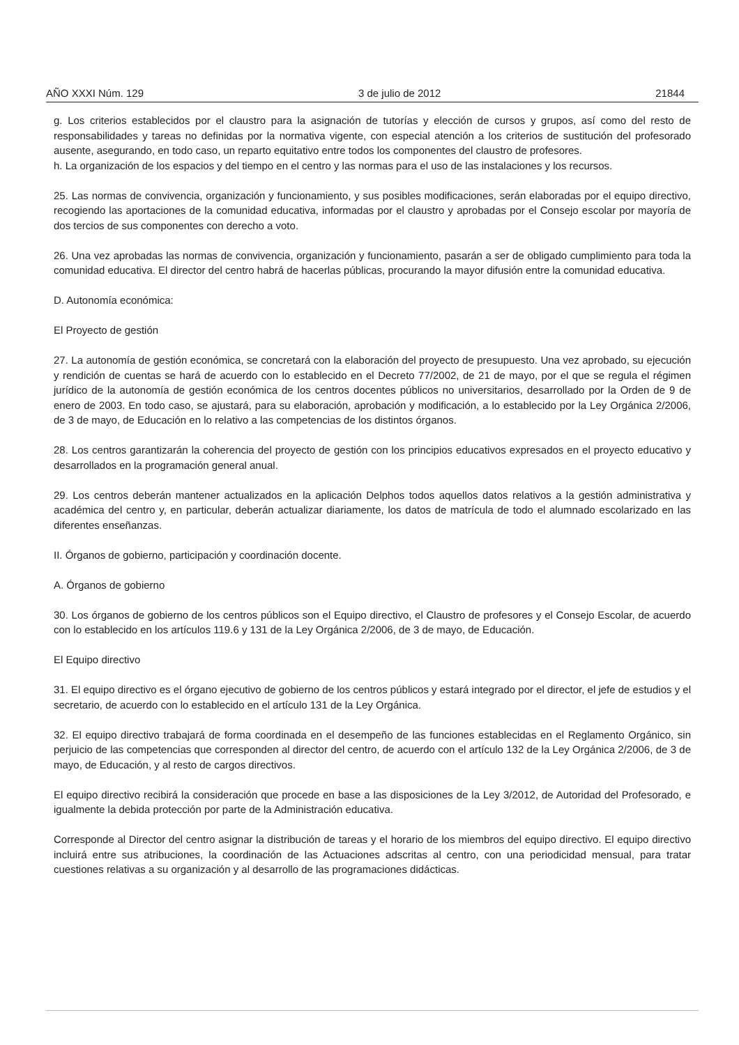AÑO XXXI Núm. 129 3 de julio de 2012 21844
g. Los criterios establecidos por el claustro para la asignación de tutorías y elección de cursos y grupos, así como del resto de responsabilidades y tareas no definidas por la normativa vigente, con especial atención a los criterios de sustitución del profesorado ausente, asegurando, en todo caso, un reparto equitativo entre todos los componentes del claustro de profesores.
h. La organización de los espacios y del tiempo en el centro y las normas para el uso de las instalaciones y los recursos.
25. Las normas de convivencia, organización y funcionamiento, y sus posibles modificaciones, serán elaboradas por el equipo directivo, recogiendo las aportaciones de la comunidad educativa, informadas por el claustro y aprobadas por el Consejo escolar por mayoría de dos tercios de sus componentes con derecho a voto.
26. Una vez aprobadas las normas de convivencia, organización y funcionamiento, pasarán a ser de obligado cumplimiento para toda la comunidad educativa. El director del centro habrá de hacerlas públicas, procurando la mayor difusión entre la comunidad educativa.
D. Autonomía económica:
El Proyecto de gestión
27. La autonomía de gestión económica, se concretará con la elaboración del proyecto de presupuesto. Una vez aprobado, su ejecución y rendición de cuentas se hará de acuerdo con lo establecido en el Decreto 77/2002, de 21 de mayo, por el que se regula el régimen jurídico de la autonomía de gestión económica de los centros docentes públicos no universitarios, desarrollado por la Orden de 9 de enero de 2003. En todo caso, se ajustará, para su elaboración, aprobación y modificación, a lo establecido por la Ley Orgánica 2/2006, de 3 de mayo, de Educación en lo relativo a las competencias de los distintos órganos.
28. Los centros garantizarán la coherencia del proyecto de gestión con los principios educativos expresados en el proyecto educativo y desarrollados en la programación general anual.
29. Los centros deberán mantener actualizados en la aplicación Delphos todos aquellos datos relativos a la gestión administrativa y académica del centro y, en particular, deberán actualizar diariamente, los datos de matrícula de todo el alumnado escolarizado en las diferentes enseñanzas.
II. Órganos de gobierno, participación y coordinación docente.
A. Órganos de gobierno
30. Los órganos de gobierno de los centros públicos son el Equipo directivo, el Claustro de profesores y el Consejo Escolar, de acuerdo con lo establecido en los artículos 119.6 y 131 de la Ley Orgánica 2/2006, de 3 de mayo, de Educación.
El Equipo directivo
31. El equipo directivo es el órgano ejecutivo de gobierno de los centros públicos y estará integrado por el director, el jefe de estudios y el secretario, de acuerdo con lo establecido en el artículo 131 de la Ley Orgánica.
32. El equipo directivo trabajará de forma coordinada en el desempeño de las funciones establecidas en el Reglamento Orgánico, sin perjuicio de las competencias que corresponden al director del centro, de acuerdo con el artículo 132 de la Ley Orgánica 2/2006, de 3 de mayo, de Educación, y al resto de cargos directivos.
El equipo directivo recibirá la consideración que procede en base a las disposiciones de la Ley 3/2012, de Autoridad del Profesorado, e igualmente la debida protección por parte de la Administración educativa.
Corresponde al Director del centro asignar la distribución de tareas y el horario de los miembros del equipo directivo. El equipo directivo incluirá entre sus atribuciones, la coordinación de las Actuaciones adscritas al centro, con una periodicidad mensual, para tratar cuestiones relativas a su organización y al desarrollo de las programaciones didácticas.